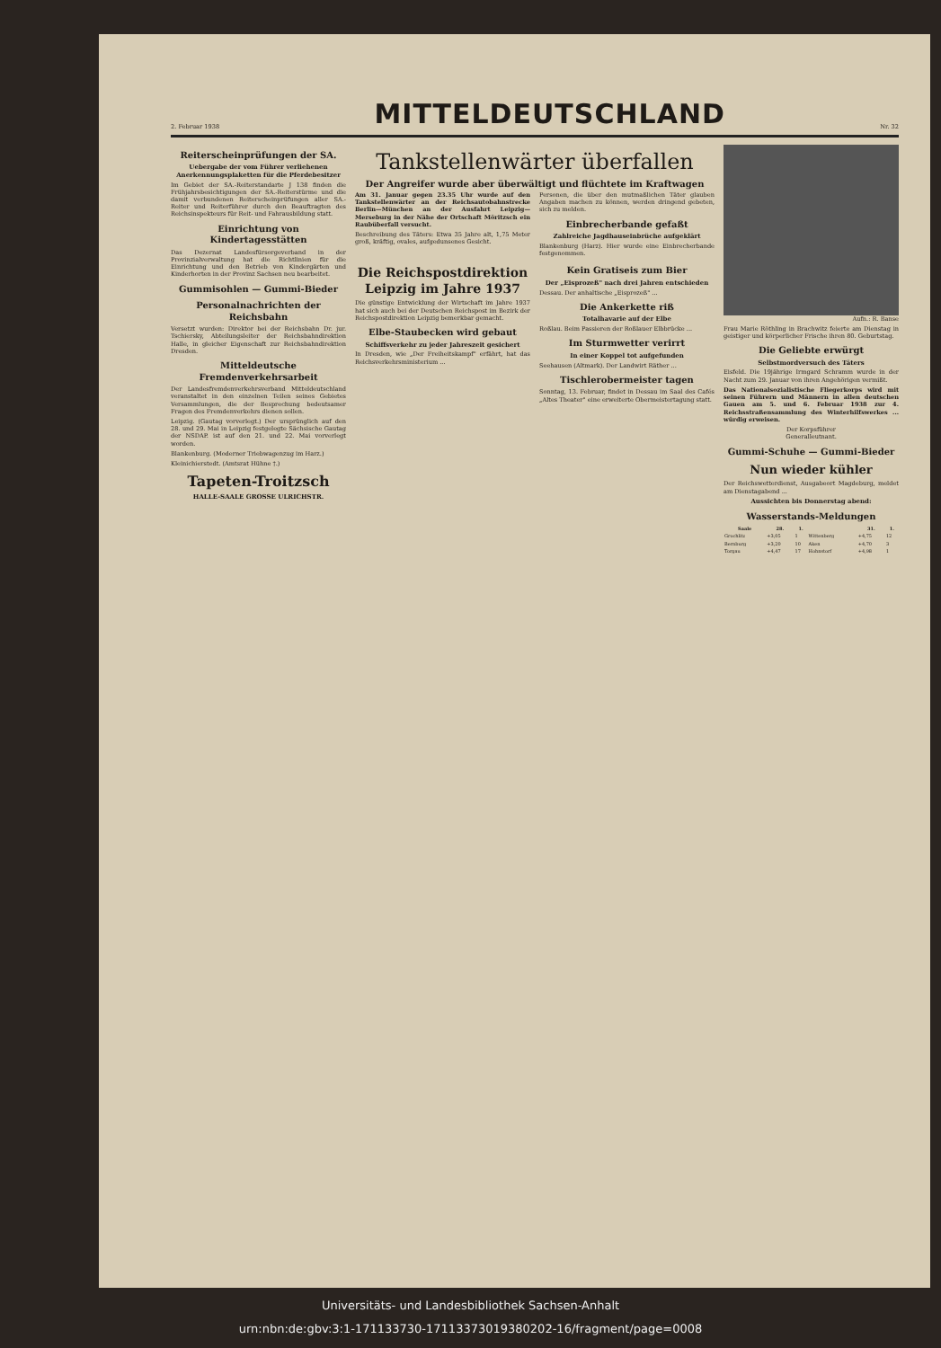2. Februar 1938
MITTELDEUTSCHLAND
Nr. 32
Reiterscheinprüfungen der SA.
Uebergabe der vom Führer verliehenen Anerkennungsplaketten für die Pferdebesitzer
Im Gebiet der SA.-Reiterstandarte J 138 finden die Frühjahrsbesichtigungen der SA.-Reiterstürme und die damit verbundenen Reiterscheinprüfungen aller SA.-Reiter und Reiterführer durch den Beauftragten des Reichsinspekteurs für Reit- und Fahrausbildung statt.
Einrichtung von Kindertagesstätten
Das Dezernat Landesfürsorgeverband in der Provinzialverwaltung hat die Richtlinien für die Einrichtung und den Betrieb von Kindergärten und Kinderhorten in der Provinz Sachsen neu bearbeitet.
Gummisohlen — Gummi-Bieder
Personalnachrichten der Reichsbahn
Versetzt wurden: Direktor bei der Reichsbahn Dr. jur. Tschiersky, Abteilungsleiter der Reichsbahndirektion Halle, in gleicher Eigenschaft zur Reichsbahndirektion Dresden.
Mitteldeutsche Fremdenverkehrsarbeit
Der Landesfremdenverkehrsverband Mitteldeutschland veranstaltet in den einzelnen Teilen seines Gebietes Versammlungen, die der Besprechung bedeutsamer Fragen des Fremdenverkehrs dienen sollen.
Leipzig. (Gautag vorverlegt.) Der ursprünglich auf den 28. und 29. Mai in Leipzig festgelegte Sächsische Gautag der NSDAP. ist auf den 21. und 22. Mai vorverlegt worden.
Blankenburg. (Moderner Triebwagenzug im Harz.)
Kleinichierstedt. (Amtsrat Hühne †.)
Tapeten-Troitzsch
HALLE-SAALE GROSSE ULRICHSTR.
Tankstellenwärter überfallen
Der Angreifer wurde aber überwältigt und flüchtete im Kraftwagen
Am 31. Januar gegen 23.35 Uhr wurde auf den Tankstellenwärter an der Reichsautobahnstrecke Berlin—München an der Ausfahrt Leipzig—Merseburg in der Nähe der Ortschaft Möritzsch ein Raubüberfall versucht.
Beschreibung des Täters: Etwa 35 Jahre alt, 1,75 Meter groß, kräftig, ovales, aufgedunsenes Gesicht.
Personen, die über den mutmaßlichen Täter glauben Angaben machen zu können, werden dringend gebeten, sich zu melden.
Einbrecherbande gefaßt
Zahlreiche Jagdhauseinbrüche aufgeklärt
Blankenburg (Harz). Hier wurde eine Einbrecherbande festgenommen.
Die Reichspostdirektion Leipzig im Jahre 1937
Die günstige Entwicklung der Wirtschaft im Jahre 1937 hat sich auch bei der Deutschen Reichspost im Bezirk der Reichspostdirektion Leipzig bemerkbar gemacht.
Elbe-Staubecken wird gebaut
Schiffsverkehr zu jeder Jahreszeit gesichert
In Dresden, wie „Der Freiheitskampf" erfährt, hat das Reichsverkehrsministerium ...
Kein Gratiseis zum Bier
Der „Eisprozeß" nach drei Jahren entschieden
Dessau. Der anhaltische „Eisprozeß" ...
Die Ankerkette riß
Totalhavarie auf der Elbe
Roßlau. Beim Passieren der Roßlauer Elbbrücke ...
Im Sturmwetter verirrt
In einer Koppel tot aufgefunden
Seehausen (Altmark). Der Landwirt Räther ...
Tischlerobermeister tagen
Sonntag, 13. Februar, findet in Dessau im Saal des Cafés „Altes Theater" eine erweiterte Obermeistertagung statt.
Aufn.: R. Banse
Frau Marie Röthling in Brachwitz feierte am Dienstag in geistiger und körperlicher Frische ihren 80. Geburtstag.
Die Geliebte erwürgt
Selbstmordversuch des Täters
Eisfeld. Die 19jährige Irmgard Schramm wurde in der Nacht zum 29. Januar von ihren Angehörigen vermißt.
Das Nationalsozialistische Fliegerkorps wird mit seinen Führern und Männern in allen deutschen Gauen am 5. und 6. Februar 1938 zur 4. Reichsstraßensammlung des Winterhilfswerkes ... würdig erweisen.
Der Korpsführer
Generalleutnant.
Gummi-Schuhe — Gummi-Bieder
Nun wieder kühler
Der Reichswetterdienst, Ausgabeort Magdeburg, meldet am Dienstagabend ...
Aussichten bis Donnerstag abend:
Wasserstands-Meldungen
| Saale | 28. | 1. | | 31. | 1. |
| --- | --- | --- | --- | --- | --- |
| Grochlitz | +3,05 | 1 | Wittenberg | +4,75 | 12 |
| Bernburg | +3,20 | 10 | Aken | +4,70 | 3 |
| Torgau | +4,47 | 17 | Hohnstorf | +4,98 | 1 |
Universitäts- und Landesbibliothek Sachsen-Anhalt
urn:nbn:de:gbv:3:1-171133730-17113373019380202-16/fragment/page=0008